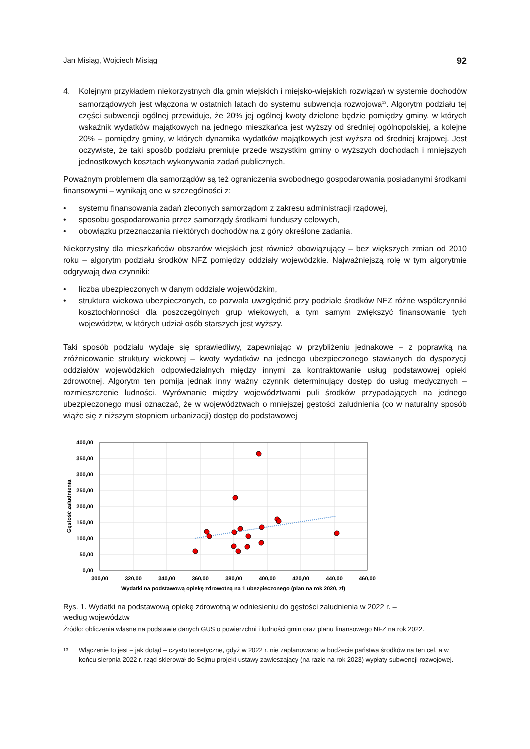Jan Misiąg, Wojciech Misiąg 92
4. Kolejnym przykładem niekorzystnych dla gmin wiejskich i miejsko-wiejskich rozwiązań w systemie dochodów samorządowych jest włączona w ostatnich latach do systemu subwencja rozwojowa<sup>13</sup>. Algorytm podziału tej części subwencji ogólnej przewiduje, że 20% jej ogólnej kwoty dzielone będzie pomiędzy gminy, w których wskaźnik wydatków majątkowych na jednego mieszkańca jest wyższy od średniej ogólnopolskiej, a kolejne 20% – pomiędzy gminy, w których dynamika wydatków majątkowych jest wyższa od średniej krajowej. Jest oczywiste, że taki sposób podziału premiuje przede wszystkim gminy o wyższych dochodach i mniejszych jednostkowych kosztach wykonywania zadań publicznych.
Poważnym problemem dla samorządów są też ograniczenia swobodnego gospodarowania posiadanymi środkami finansowymi – wynikają one w szczególności z:
• systemu finansowania zadań zleconych samorządom z zakresu administracji rządowej,
• sposobu gospodarowania przez samorządy środkami funduszy celowych,
• obowiązku przeznaczania niektórych dochodów na z góry określone zadania.
Niekorzystny dla mieszkańców obszarów wiejskich jest również obowiązujący – bez większych zmian od 2010 roku – algorytm podziału środków NFZ pomiędzy oddziały wojewódzkie. Najważniejszą rolę w tym algorytmie odgrywają dwa czynniki:
• liczba ubezpieczonych w danym oddziale wojewódzkim,
• struktura wiekowa ubezpieczonych, co pozwala uwzględnić przy podziale środków NFZ różne współczynniki kosztochłonności dla poszczególnych grup wiekowych, a tym samym zwiększyć finansowanie tych województw, w których udział osób starszych jest wyższy.
Taki sposób podziału wydaje się sprawiedliwy, zapewniając w przybliżeniu jednakowe – z poprawką na zróżnicowanie struktury wiekowej – kwoty wydatków na jednego ubezpieczonego stawianych do dyspozycji oddziałów wojewódzkich odpowiedzialnych między innymi za kontraktowanie usług podstawowej opieki zdrowotnej. Algorytm ten pomija jednak inny ważny czynnik determinujący dostęp do usług medycznych – rozmieszczenie ludności. Wyrównanie między województwami puli środków przypadających na jednego ubezpieczonego musi oznaczać, że w województwach o mniejszej gęstości zaludnienia (co w naturalny sposób wiąże się z niższym stopniem urbanizacji) dostęp do podstawowej
400,00
350,00
300,00
250,00
200,00
150,00
100,00
50,00
0,00
300,00
320,00
340,00
360,00
380,00
400,00
420,00
440,00
460,00
Wydatki na podstawową opiekę zdrowotną na 1 ubezpieczonego (plan na rok 2020, zł)
Gęstość zaludnienia
Rys. 1. Wydatki na podstawową opiekę zdrowotną w odniesieniu do gęstości zaludnienia w 2022 r. –
według województw
Źródło: obliczenia własne na podstawie danych GUS o powierzchni i ludności gmin oraz planu finansowego NFZ na rok 2022.
13
Włączenie to jest – jak dotąd – czysto teoretyczne, gdyż w 2022 r. nie zaplanowano w budżecie państwa środków na ten cel, a w końcu sierpnia 2022 r. rząd skierował do Sejmu projekt ustawy zawieszający (na razie na rok 2023) wypłaty subwencji rozwojowej.